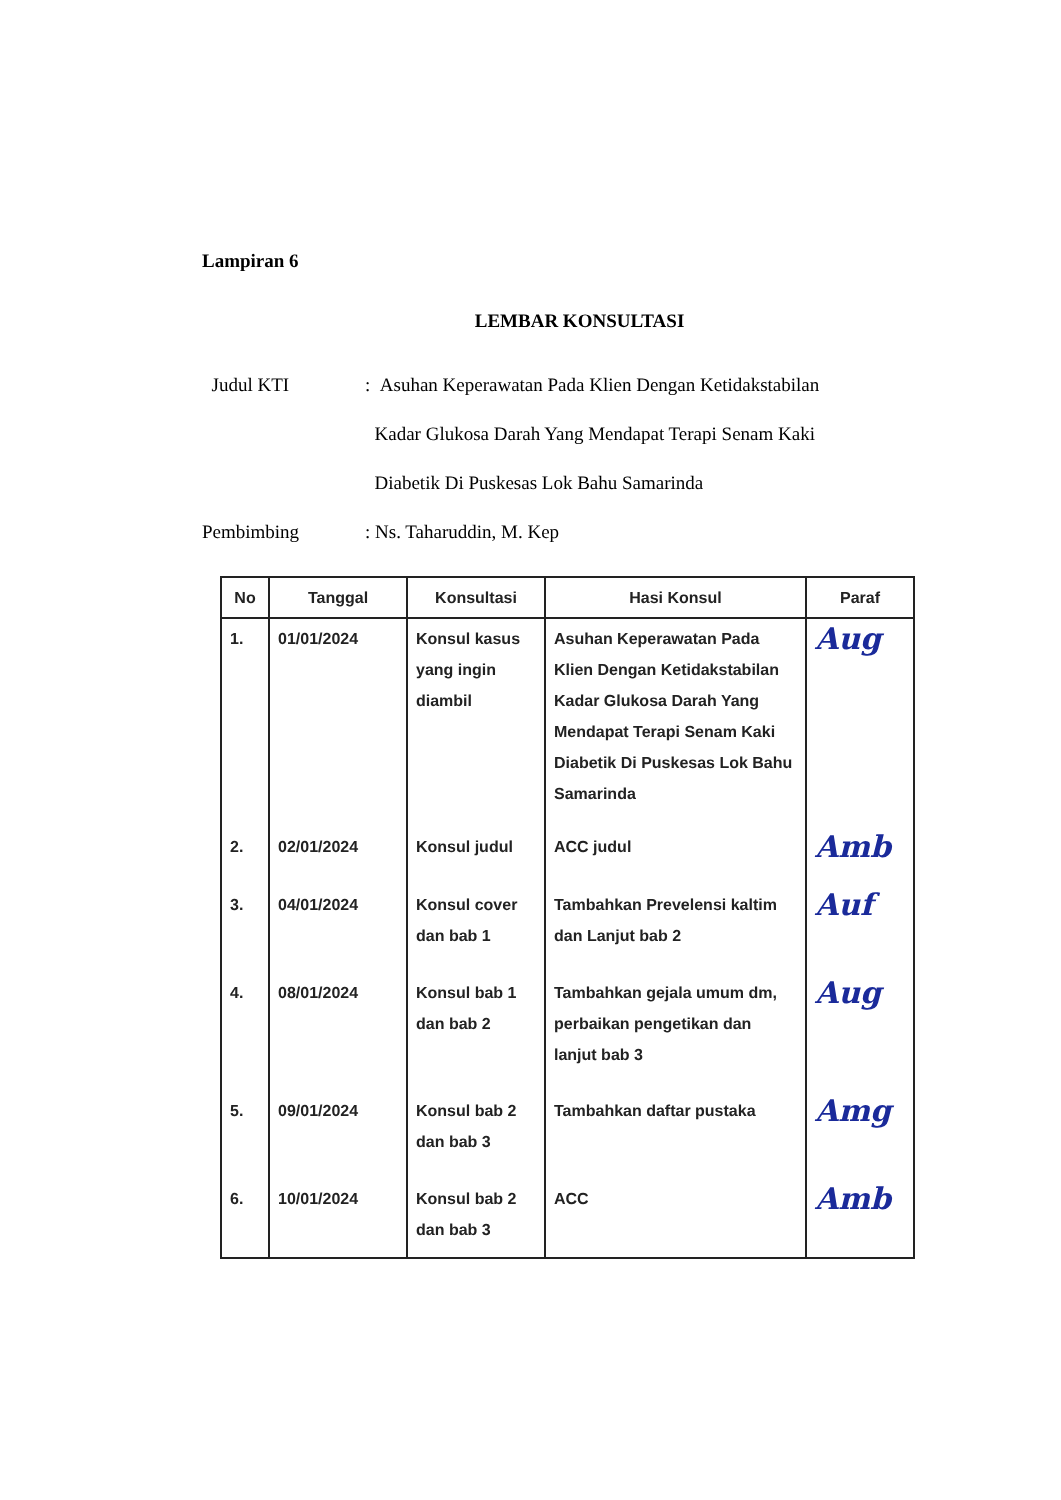Lampiran 6
LEMBAR KONSULTASI
Judul KTI : Asuhan Keperawatan Pada Klien Dengan Ketidakstabilan
Kadar Glukosa Darah Yang Mendapat Terapi Senam Kaki
Diabetik Di Puskesas Lok Bahu Samarinda
Pembimbing : Ns. Taharuddin, M. Kep
| No | Tanggal | Konsultasi | Hasi Konsul | Paraf |
| --- | --- | --- | --- | --- |
| 1. | 01/01/2024 | Konsul kasus yang ingin diambil | Asuhan Keperawatan Pada Klien Dengan Ketidakstabilan Kadar Glukosa Darah Yang Mendapat Terapi Senam Kaki Diabetik Di Puskesas Lok Bahu Samarinda | Aug |
| 2. | 02/01/2024 | Konsul judul | ACC judul | Amb |
| 3. | 04/01/2024 | Konsul cover dan bab 1 | Tambahkan Prevelensi kaltim dan Lanjut bab 2 | Auf |
| 4. | 08/01/2024 | Konsul bab 1 dan bab 2 | Tambahkan gejala umum dm, perbaikan pengetikan dan lanjut bab 3 | Aug |
| 5. | 09/01/2024 | Konsul bab 2 dan bab 3 | Tambahkan daftar pustaka | Amg |
| 6. | 10/01/2024 | Konsul bab 2 dan bab 3 | ACC | Amb |